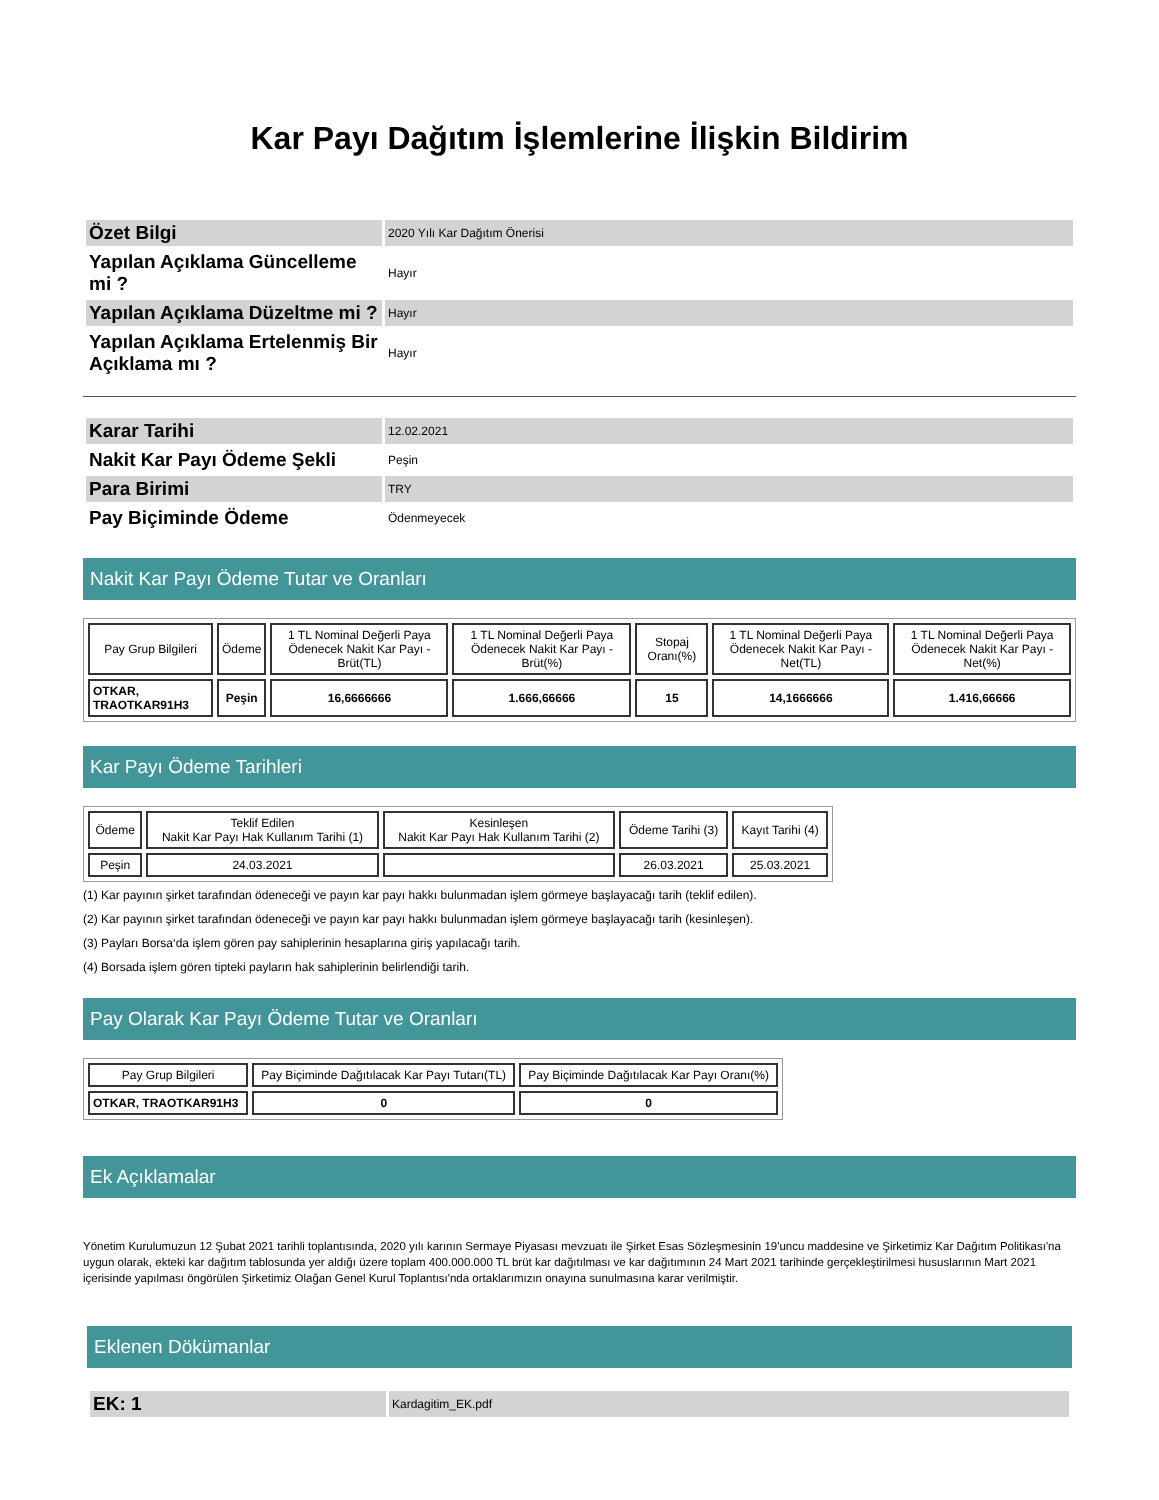Kar Payı Dağıtım İşlemlerine İlişkin Bildirim
| Özet Bilgi | 2020 Yılı Kar Dağıtım Önerisi |
| Yapılan Açıklama Güncelleme mi ? | Hayır |
| Yapılan Açıklama Düzeltme mi ? | Hayır |
| Yapılan Açıklama Ertelenmiş Bir Açıklama mı ? | Hayır |
| Karar Tarihi | 12.02.2021 |
| Nakit Kar Payı Ödeme Şekli | Peşin |
| Para Birimi | TRY |
| Pay Biçiminde Ödeme | Ödenmeyecek |
Nakit Kar Payı Ödeme Tutar ve Oranları
| Pay Grup Bilgileri | Ödeme | 1 TL Nominal Değerli Paya Ödenecek Nakit Kar Payı - Brüt(TL) | 1 TL Nominal Değerli Paya Ödenecek Nakit Kar Payı - Brüt(%) | Stopaj Oranı(%) | 1 TL Nominal Değerli Paya Ödenecek Nakit Kar Payı - Net(TL) | 1 TL Nominal Değerli Paya Ödenecek Nakit Kar Payı - Net(%) |
| --- | --- | --- | --- | --- | --- | --- |
| OTKAR, TRAOTKAR91H3 | Peşin | 16,6666666 | 1.666,66666 | 15 | 14,1666666 | 1.416,66666 |
Kar Payı Ödeme Tarihleri
| Ödeme | Teklif Edilen Nakit Kar Payı Hak Kullanım Tarihi (1) | Kesinleşen Nakit Kar Payı Hak Kullanım Tarihi (2) | Ödeme Tarihi (3) | Kayıt Tarihi (4) |
| --- | --- | --- | --- | --- |
| Peşin | 24.03.2021 | | 26.03.2021 | 25.03.2021 |
(1) Kar payının şirket tarafından ödeneceği ve payın kar payı hakkı bulunmadan işlem görmeye başlayacağı tarih (teklif edilen).
(2) Kar payının şirket tarafından ödeneceği ve payın kar payı hakkı bulunmadan işlem görmeye başlayacağı tarih (kesinleşen).
(3) Payları Borsa‘da işlem gören pay sahiplerinin hesaplarına giriş yapılacağı tarih.
(4) Borsada işlem gören tipteki payların hak sahiplerinin belirlendiği tarih.
Pay Olarak Kar Payı Ödeme Tutar ve Oranları
| Pay Grup Bilgileri | Pay Biçiminde Dağıtılacak Kar Payı Tutarı(TL) | Pay Biçiminde Dağıtılacak Kar Payı Oranı(%) |
| --- | --- | --- |
| OTKAR, TRAOTKAR91H3 | 0 | 0 |
Ek Açıklamalar
Yönetim Kurulumuzun 12 Şubat 2021 tarihli toplantısında, 2020 yılı karının Sermaye Piyasası mevzuatı ile Şirket Esas Sözleşmesinin 19'uncu maddesine ve Şirketimiz Kar Dağıtım Politikası'na uygun olarak, ekteki kar dağıtım tablosunda yer aldığı üzere toplam 400.000.000 TL brüt kar dağıtılması ve kar dağıtımının 24 Mart 2021 tarihinde gerçekleştirilmesi hususlarının Mart 2021 içerisinde yapılması öngörülen Şirketimiz Olağan Genel Kurul Toplantısı'nda ortaklarımızın onayına sunulmasına karar verilmiştir.
Eklenen Dökümanlar
| EK: 1 | Kardagitim_EK.pdf |